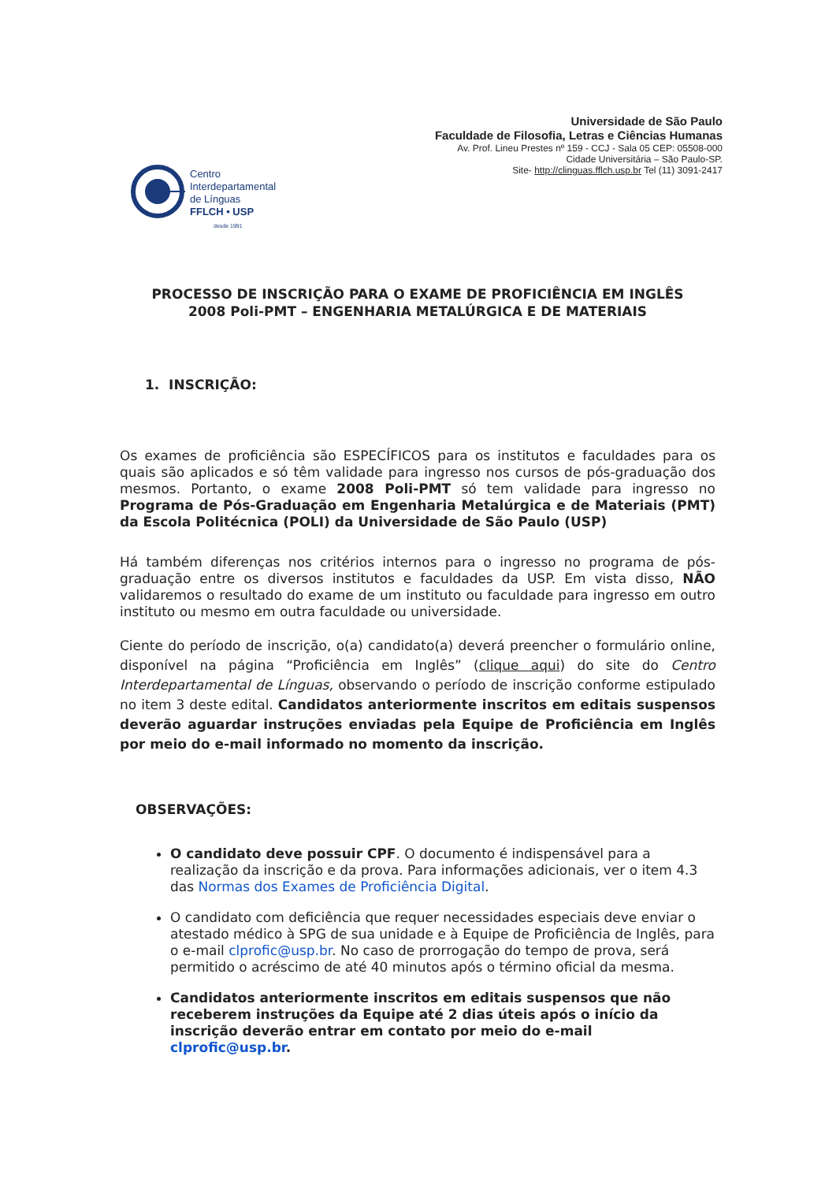Universidade de São Paulo
Faculdade de Filosofia, Letras e Ciências Humanas
Av. Prof. Lineu Prestes nº 159 - CCJ - Sala 05 CEP: 05508-000
Cidade Universitária – São Paulo-SP.
Site- http://clinguas.fflch.usp.br Tel (11) 3091-2417
Centro
Interdepartamental
de Línguas
FFLCH • USP
desde 1991
PROCESSO DE INSCRIÇÃO PARA O EXAME DE PROFICIÊNCIA EM INGLÊS
2008 Poli-PMT – ENGENHARIA METALÚRGICA E DE MATERIAIS
1. INSCRIÇÃO:
Os exames de proficiência são ESPECÍFICOS para os institutos e faculdades para os quais são aplicados e só têm validade para ingresso nos cursos de pós-graduação dos mesmos. Portanto, o exame 2008 Poli-PMT só tem validade para ingresso no Programa de Pós-Graduação em Engenharia Metalúrgica e de Materiais (PMT) da Escola Politécnica (POLI) da Universidade de São Paulo (USP)
Há também diferenças nos critérios internos para o ingresso no programa de pós-graduação entre os diversos institutos e faculdades da USP. Em vista disso, NÃO validaremos o resultado do exame de um instituto ou faculdade para ingresso em outro instituto ou mesmo em outra faculdade ou universidade.
Ciente do período de inscrição, o(a) candidato(a) deverá preencher o formulário online, disponível na página “Proficiência em Inglês” (clique aqui) do site do Centro Interdepartamental de Línguas, observando o período de inscrição conforme estipulado no item 3 deste edital. Candidatos anteriormente inscritos em editais suspensos deverão aguardar instruções enviadas pela Equipe de Proficiência em Inglês por meio do e-mail informado no momento da inscrição.
OBSERVAÇÕES:
O candidato deve possuir CPF. O documento é indispensável para a realização da inscrição e da prova. Para informações adicionais, ver o item 4.3 das Normas dos Exames de Proficiência Digital.
O candidato com deficiência que requer necessidades especiais deve enviar o atestado médico à SPG de sua unidade e à Equipe de Proficiência de Inglês, para o e-mail clprofic@usp.br. No caso de prorrogação do tempo de prova, será permitido o acréscimo de até 40 minutos após o término oficial da mesma.
Candidatos anteriormente inscritos em editais suspensos que não receberem instruções da Equipe até 2 dias úteis após o início da inscrição deverão entrar em contato por meio do e-mail clprofic@usp.br.